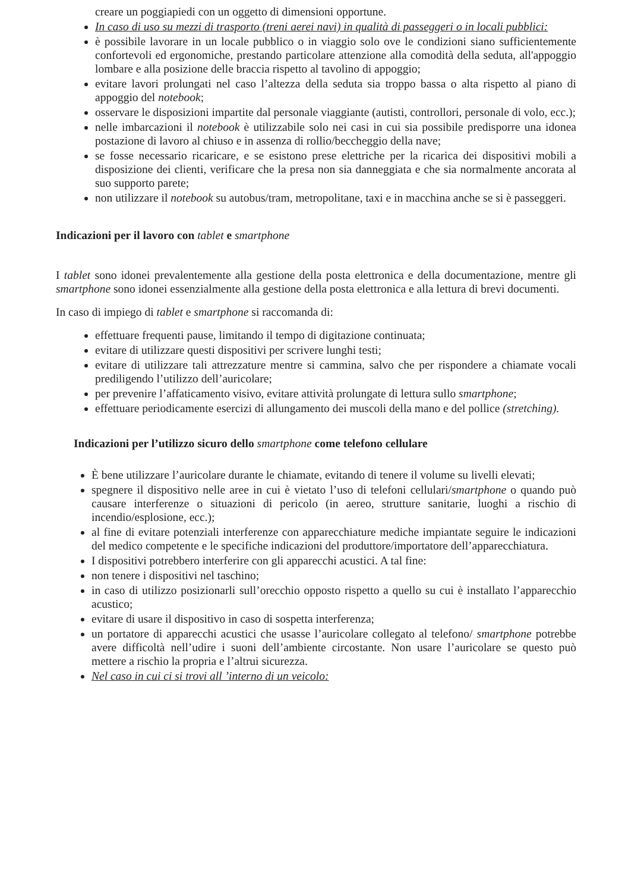creare un poggiapiedi con un oggetto di dimensioni opportune.
In caso di uso su mezzi di trasporto (treni aerei navi) in qualità di passeggeri o in locali pubblici:
è possibile lavorare in un locale pubblico o in viaggio solo ove le condizioni siano sufficientemente confortevoli ed ergonomiche, prestando particolare attenzione alla comodità della seduta, all'appoggio lombare e alla posizione delle braccia rispetto al tavolino di appoggio;
evitare lavori prolungati nel caso l’altezza della seduta sia troppo bassa o alta rispetto al piano di appoggio del notebook;
osservare le disposizioni impartite dal personale viaggiante (autisti, controllori, personale di volo, ecc.);
nelle imbarcazioni il notebook è utilizzabile solo nei casi in cui sia possibile predisporre una idonea postazione di lavoro al chiuso e in assenza di rollio/beccheggio della nave;
se fosse necessario ricaricare, e se esistono prese elettriche per la ricarica dei dispositivi mobili a disposizione dei clienti, verificare che la presa non sia danneggiata e che sia normalmente ancorata al suo supporto parete;
non utilizzare il notebook su autobus/tram, metropolitane, taxi e in macchina anche se si è passeggeri.
Indicazioni per il lavoro con tablet e smartphone
I tablet sono idonei prevalentemente alla gestione della posta elettronica e della documentazione, mentre gli smartphone sono idonei essenzialmente alla gestione della posta elettronica e alla lettura di brevi documenti.
In caso di impiego di tablet e smartphone si raccomanda di:
effettuare frequenti pause, limitando il tempo di digitazione continuata;
evitare di utilizzare questi dispositivi per scrivere lunghi testi;
evitare di utilizzare tali attrezzature mentre si cammina, salvo che per rispondere a chiamate vocali prediligendo l’utilizzo dell’auricolare;
per prevenire l’affaticamento visivo, evitare attività prolungate di lettura sullo smartphone;
effettuare periodicamente esercizi di allungamento dei muscoli della mano e del pollice (stretching).
Indicazioni per l’utilizzo sicuro dello smartphone come telefono cellulare
È bene utilizzare l’auricolare durante le chiamate, evitando di tenere il volume su livelli elevati;
spegnere il dispositivo nelle aree in cui è vietato l’uso di telefoni cellulari/smartphone o quando può causare interferenze o situazioni di pericolo (in aereo, strutture sanitarie, luoghi a rischio di incendio/esplosione, ecc.);
al fine di evitare potenziali interferenze con apparecchiature mediche impiantate seguire le indicazioni del medico competente e le specifiche indicazioni del produttore/importatore dell’apparecchiatura.
I dispositivi potrebbero interferire con gli apparecchi acustici. A tal fine:
non tenere i dispositivi nel taschino;
in caso di utilizzo posizionarli sull’orecchio opposto rispetto a quello su cui è installato l’apparecchio acustico;
evitare di usare il dispositivo in caso di sospetta interferenza;
un portatore di apparecchi acustici che usasse l’auricolare collegato al telefono/ smartphone potrebbe avere difficoltà nell’udire i suoni dell’ambiente circostante. Non usare l’auricolare se questo può mettere a rischio la propria e l’altrui sicurezza.
Nel caso in cui ci si trovi all ’interno di un veicolo: